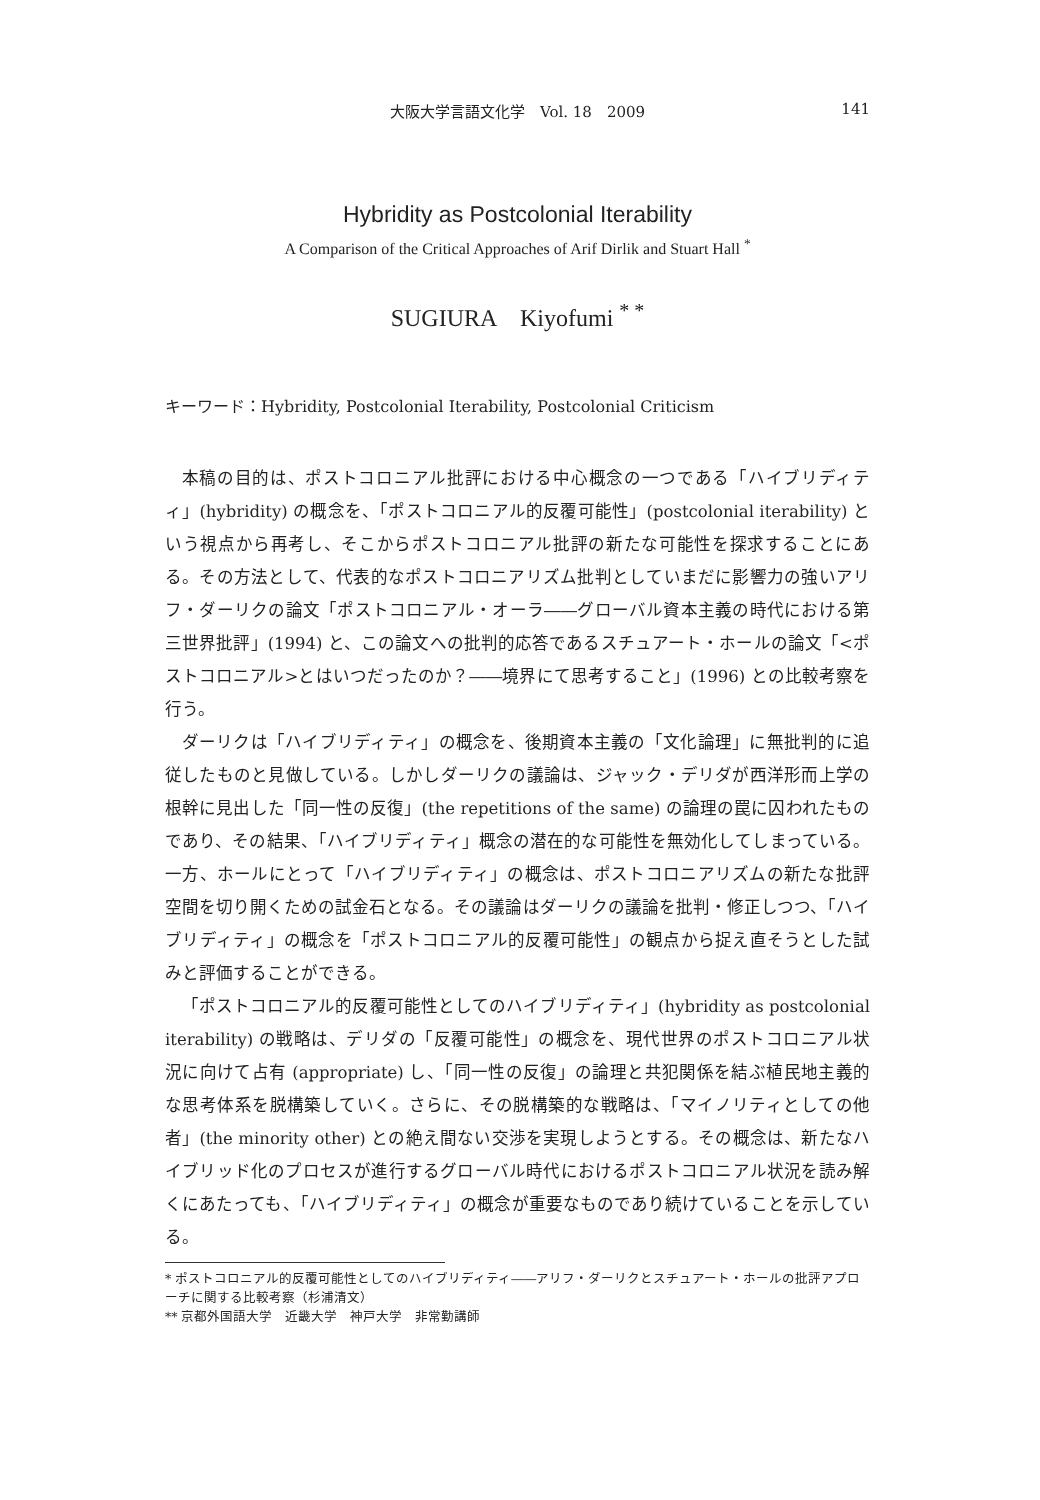大阪大学言語文化学　Vol. 18　2009 141
Hybridity as Postcolonial Iterability
A Comparison of the Critical Approaches of Arif Dirlik and Stuart Hall <sup>*</sup>
SUGIURA　Kiyofumi <sup>* *</sup>
キーワード：Hybridity, Postcolonial Iterability, Postcolonial Criticism
本稿の目的は、ポストコロニアル批評における中心概念の一つである「ハイブリディティ」(hybridity) の概念を、「ポストコロニアル的反覆可能性」(postcolonial iterability) という視点から再考し、そこからポストコロニアル批評の新たな可能性を探求することにある。その方法として、代表的なポストコロニアリズム批判としていまだに影響力の強いアリフ・ダーリクの論文「ポストコロニアル・オーラ――グローバル資本主義の時代における第三世界批評」(1994) と、この論文への批判的応答であるスチュアート・ホールの論文「<ポストコロニアル>とはいつだったのか？――境界にて思考すること」(1996) との比較考察を行う。
ダーリクは「ハイブリディティ」の概念を、後期資本主義の「文化論理」に無批判的に追従したものと見做している。しかしダーリクの議論は、ジャック・デリダが西洋形而上学の根幹に見出した「同一性の反復」(the repetitions of the same) の論理の罠に囚われたものであり、その結果、「ハイブリディティ」概念の潜在的な可能性を無効化してしまっている。一方、ホールにとって「ハイブリディティ」の概念は、ポストコロニアリズムの新たな批評空間を切り開くための試金石となる。その議論はダーリクの議論を批判・修正しつつ、「ハイブリディティ」の概念を「ポストコロニアル的反覆可能性」の観点から捉え直そうとした試みと評価することができる。
「ポストコロニアル的反覆可能性としてのハイブリディティ」(hybridity as postcolonial iterability) の戦略は、デリダの「反覆可能性」の概念を、現代世界のポストコロニアル状況に向けて占有 (appropriate) し、「同一性の反復」の論理と共犯関係を結ぶ植民地主義的な思考体系を脱構築していく。さらに、その脱構築的な戦略は、「マイノリティとしての他者」(the minority other) との絶え間ない交渉を実現しようとする。その概念は、新たなハイブリッド化のプロセスが進行するグローバル時代におけるポストコロニアル状況を読み解くにあたっても、「ハイブリディティ」の概念が重要なものであり続けていることを示している。
* ポストコロニアル的反覆可能性としてのハイブリディティ――アリフ・ダーリクとスチュアート・ホールの批評アプローチに関する比較考察（杉浦清文）
** 京都外国語大学　近畿大学　神戸大学　非常勤講師